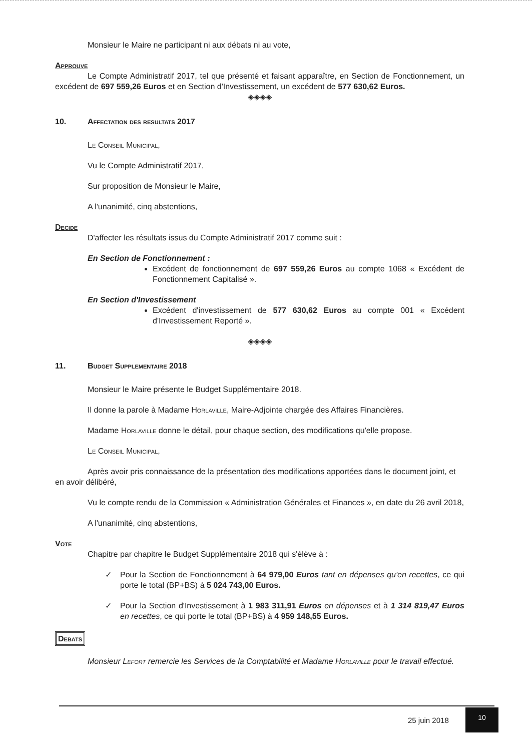Monsieur le Maire ne participant ni aux débats ni au vote,
Approuve
Le Compte Administratif 2017, tel que présenté et faisant apparaître, en Section de Fonctionnement, un excédent de 697 559,26 Euros et en Section d'Investissement, un excédent de 577 630,62 Euros.
◈◈◈◈
10. Affectation des resultats 2017
Le Conseil Municipal,
Vu le Compte Administratif 2017,
Sur proposition de Monsieur le Maire,
A l'unanimité, cinq abstentions,
Decide
D'affecter les résultats issus du Compte Administratif 2017 comme suit :
En Section de Fonctionnement :
Excédent de fonctionnement de 697 559,26 Euros au compte 1068 « Excédent de Fonctionnement Capitalisé ».
En Section d'Investissement
Excédent d'investissement de 577 630,62 Euros au compte 001 « Excédent d'Investissement Reporté ».
◈◈◈◈
11. Budget Supplementaire 2018
Monsieur le Maire présente le Budget Supplémentaire 2018.
Il donne la parole à Madame Horlaville, Maire-Adjointe chargée des Affaires Financières.
Madame Horlaville donne le détail, pour chaque section, des modifications qu'elle propose.
Le Conseil Municipal,
Après avoir pris connaissance de la présentation des modifications apportées dans le document joint, et en avoir délibéré,
Vu le compte rendu de la Commission « Administration Générales et Finances », en date du 26 avril 2018,
A l'unanimité, cinq abstentions,
Vote
Chapitre par chapitre le Budget Supplémentaire 2018 qui s'élève à :
✓ Pour la Section de Fonctionnement à 64 979,00 Euros tant en dépenses qu'en recettes, ce qui porte le total (BP+BS) à 5 024 743,00 Euros.
✓ Pour la Section d'Investissement à 1 983 311,91 Euros en dépenses et à 1 314 819,47 Euros en recettes, ce qui porte le total (BP+BS) à 4 959 148,55 Euros.
Debats
Monsieur Lefort remercie les Services de la Comptabilité et Madame Horlaville pour le travail effectué.
25 juin 2018
10